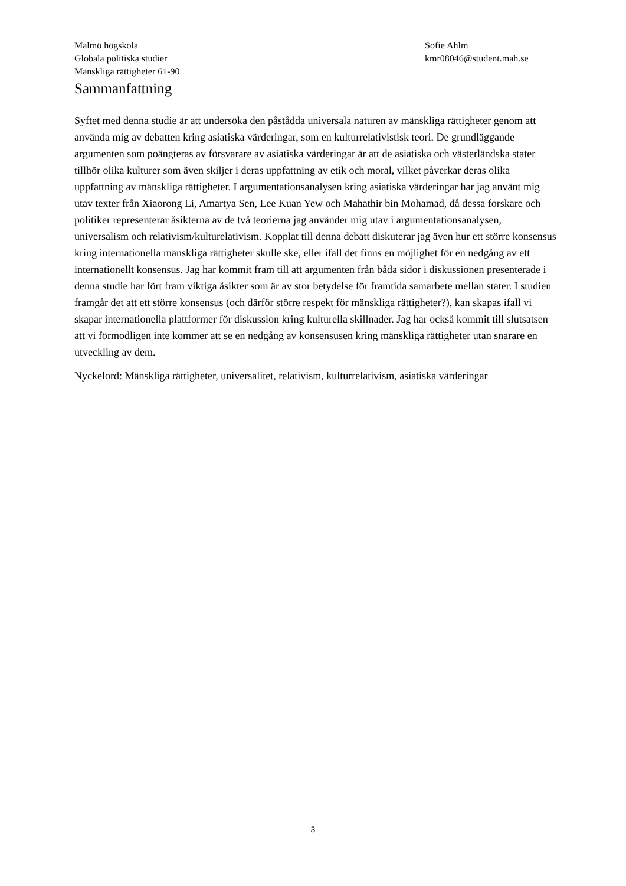Malmö högskola
Globala politiska studier
Mänskliga rättigheter 61-90
Sofie Ahlm
kmr08046@student.mah.se
Sammanfattning
Syftet med denna studie är att undersöka den påstådda universala naturen av mänskliga rättigheter genom att använda mig av debatten kring asiatiska värderingar, som en kulturrelativistisk teori. De grundläggande argumenten som poängteras av försvarare av asiatiska värderingar är att de asiatiska och västerländska stater tillhör olika kulturer som även skiljer i deras uppfattning av etik och moral, vilket påverkar deras olika uppfattning av mänskliga rättigheter. I argumentationsanalysen kring asiatiska värderingar har jag använt mig utav texter från Xiaorong Li, Amartya Sen, Lee Kuan Yew och Mahathir bin Mohamad, då dessa forskare och politiker representerar åsikterna av de två teorierna jag använder mig utav i argumentationsanalysen, universalism och relativism/kulturelativism. Kopplat till denna debatt diskuterar jag även hur ett större konsensus kring internationella mänskliga rättigheter skulle ske, eller ifall det finns en möjlighet för en nedgång av ett internationellt konsensus. Jag har kommit fram till att argumenten från båda sidor i diskussionen presenterade i denna studie har fört fram viktiga åsikter som är av stor betydelse för framtida samarbete mellan stater. I studien framgår det att ett större konsensus (och därför större respekt för mänskliga rättigheter?), kan skapas ifall vi skapar internationella plattformer för diskussion kring kulturella skillnader. Jag har också kommit till slutsatsen att vi förmodligen inte kommer att se en nedgång av konsensusen kring mänskliga rättigheter utan snarare en utveckling av dem.
Nyckelord: Mänskliga rättigheter, universalitet, relativism, kulturrelativism, asiatiska värderingar
3